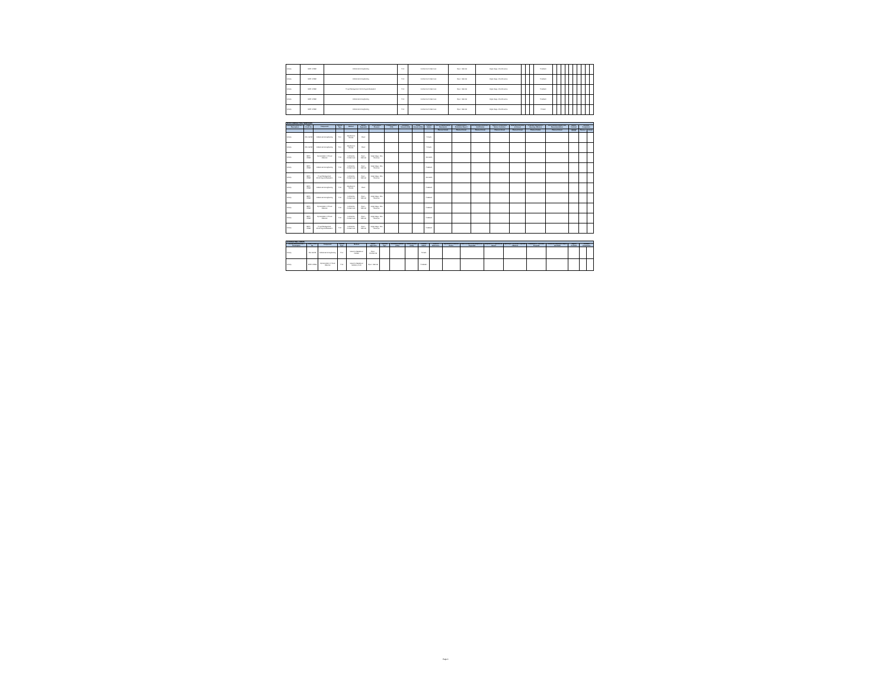| Activity | IBRD / 87550 | Institutional Strengthening | Post | Solicitud de Cotizaciones | Open - National | Single Stage - One Envelope | | | | Finalizado | | | | | | | | | | |
| Activity | IBRD / 87550 | Institutional Strengthening | Post | Solicitud de Cotizaciones | Open - National | Single Stage - One Envelope | | | | Finalizado | | | | | | | | | | |
| Activity | IBRD / 87550 | Project Management, Monitoring and Evaluation | Post | Solicitud de Cotizaciones | Open - National | Single Stage - One Envelope | | | | Finalizado | | | | | | | | | | |
| Activity | IBRD / 87550 | Institutional Strengthening | Post | Solicitud de Cotizaciones | Open - National | Single Stage - One Envelope | | | | Finalizado | | | | | | | | | | |
| Activity | IBRD / 87550 | Institutional Strengthening | Post | Solicitud de Cotizaciones | Open - National | Single Stage - One Envelope | | | | Firmado | | | | | | | | | | |
| NON CONSULTING SERVICES | | | | | | | | | | | | | | | | | | | | |
| Activity Reference No. / Description | Loan / Credit No. | Component | Review Type | Method | Market Approach | Procurement Process | Prequalification (Y/N) | Estimated Amount (US$) | Actual Amount (US$) | Process Status | Draft Pre-qualification Documents | Prequalification Evaluation Report | Draft Bidding Document / Justification | Specific Procurement Notice / Invitation | Bidding Documents as Issued | Proposal Submission / Opening / Minutes | Bid Evaluation Report and Recommendation | Signed Contract | Contract Completion | |
| | | | | | | | | | | | Planned Actual | Planned Actual | Planned Actual | Planned Actual | Planned Actual | Planned Actual | Planned Actual | Planned Actual | Planned | Actual |
| Activity | IDA / 51780 | Institutional Strengthening | Prior | Adjudicación Directa | Direct | | | | | Firmado | | | | | | | | | | |
| Activity | IDA / 51780 | Institutional Strengthening | Prior | Adjudicación Directa | Direct | | | | | Firmado | | | | | | | | | | |
| Activity | IBRD / 87550 | Implementation of Rural Alliances | Post | Solicitud de Cotizaciones | Open - National | Single Stage - One Envelope | | | | Cancelado | | | | | | | | | | |
| Activity | IBRD / 87550 | Institutional Strengthening | Post | Solicitud de Cotizaciones | Open - National | Single Stage - One Envelope | | | | Finalizado | | | | | | | | | | |
| Activity | IBRD / 87550 | Project Management, Monitoring and Evaluation | Post | Solicitud de Cotizaciones | Open - National | Single Stage - One Envelope | | | | Cancelado | | | | | | | | | | |
| Activity | IBRD / 87550 | Institutional Strengthening | Post | Adjudicación Directa | Direct | | | | | Finalizado | | | | | | | | | | |
| Activity | IBRD / 87550 | Institutional Strengthening | Post | Solicitud de Cotizaciones | Open - National | Single Stage - One Envelope | | | | Finalizado | | | | | | | | | | |
| Activity | IBRD / 87550 | Implementation of Rural Alliances | Post | Solicitud de Cotizaciones | Open - National | Single Stage - One Envelope | | | | Finalizado | | | | | | | | | | |
| Activity | IBRD / 87550 | Implementation of Rural Alliances | Post | Solicitud de Cotizaciones | Open - National | Single Stage - One Envelope | | | | Finalizado | | | | | | | | | | |
| Activity | IBRD / 87550 | Project Management, Monitoring and Evaluation | Post | Solicitud de Cotizaciones | Open - National | Single Stage - One Envelope | | | | Finalizado | | | | | | | | | | |
| CONSULTING FIRMS | | | | | | | | | | | | | | | | | | | |
| Activity Reference No. / Description | Loan / Credit No. | Component | Review Type | Method | Market Approach | Contract Type | Estimated Amount (US$) | Actual Amount (US$) | Process Status | Terms of Reference | Expression of Interest Notice | Short List and Draft Request for Proposals | Request for Proposals as Issued | Opening of Technical Proposals / Minutes | Evaluation of Technical Proposal | Combined Evaluation Report and Draft | Signed Contract | Contract Completion | |
| Activity | IDA / 51780 | Institutional Strengthening | Prior | Selección Basada en Calidad | Open - International | | | | Firmado | | | | | | | | | | |
| Activity | IBRD / 87550 | Implementation of Rural Alliances | Post | Selección Basada en Calidad y Costo | Open - National | | | | Finalizado | | | | | | | | | | |
Page 4